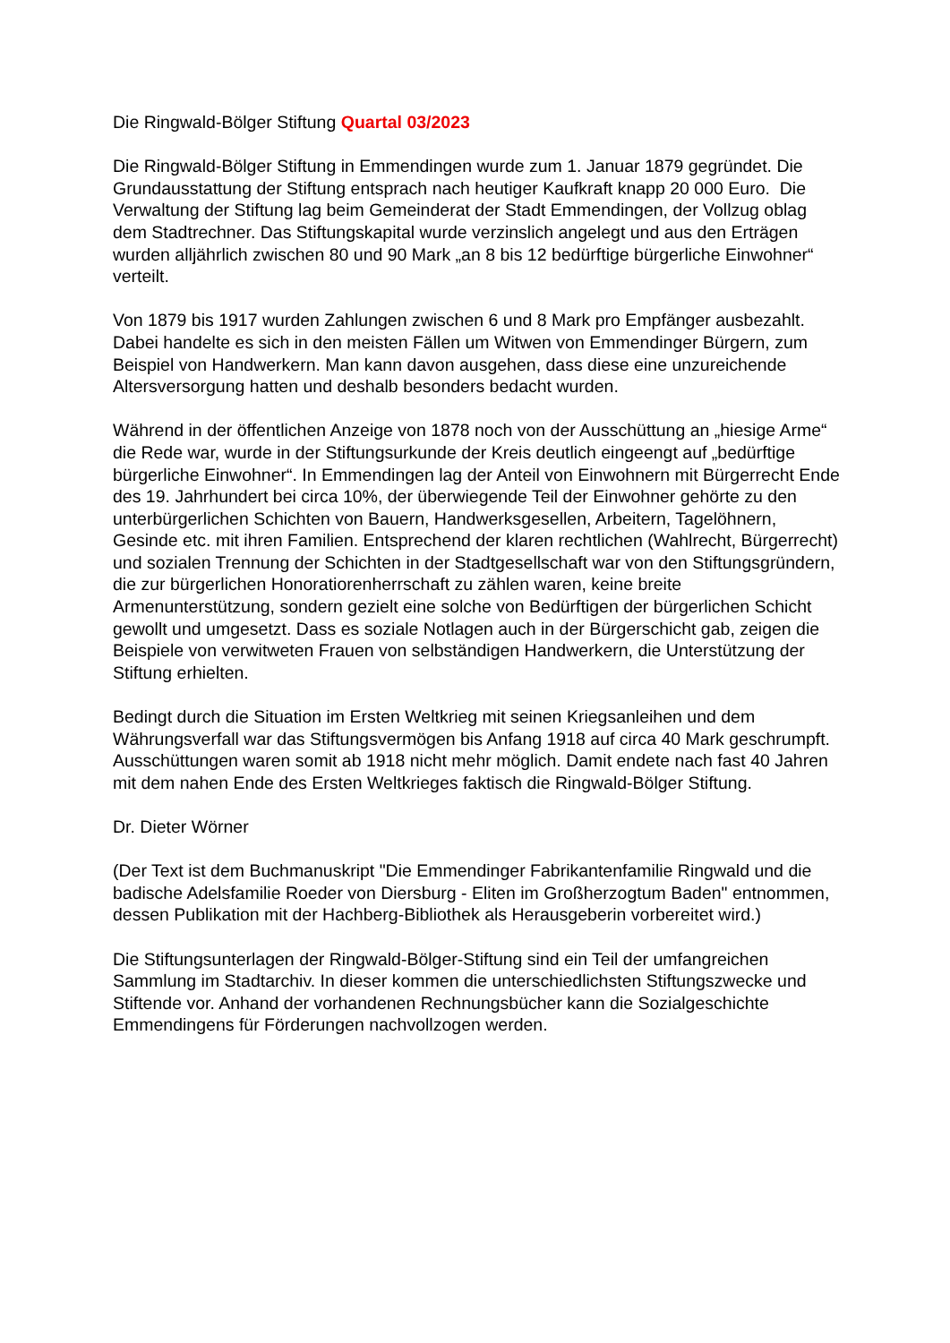Die Ringwald-Bölger Stiftung Quartal 03/2023
Die Ringwald-Bölger Stiftung in Emmendingen wurde zum 1. Januar 1879 gegründet. Die Grundausstattung der Stiftung entsprach nach heutiger Kaufkraft knapp 20 000 Euro. Die Verwaltung der Stiftung lag beim Gemeinderat der Stadt Emmendingen, der Vollzug oblag dem Stadtrechner. Das Stiftungskapital wurde verzinslich angelegt und aus den Erträgen wurden alljährlich zwischen 80 und 90 Mark „an 8 bis 12 bedürftige bürgerliche Einwohner“ verteilt.
Von 1879 bis 1917 wurden Zahlungen zwischen 6 und 8 Mark pro Empfänger ausbezahlt. Dabei handelte es sich in den meisten Fällen um Witwen von Emmendinger Bürgern, zum Beispiel von Handwerkern. Man kann davon ausgehen, dass diese eine unzureichende Altersversorgung hatten und deshalb besonders bedacht wurden.
Während in der öffentlichen Anzeige von 1878 noch von der Ausschüttung an „hiesige Arme“ die Rede war, wurde in der Stiftungsurkunde der Kreis deutlich eingeengt auf „bedürftige bürgerliche Einwohner“. In Emmendingen lag der Anteil von Einwohnern mit Bürgerrecht Ende des 19. Jahrhundert bei circa 10%, der überwiegende Teil der Einwohner gehörte zu den unterbürgerlichen Schichten von Bauern, Handwerksgesellen, Arbeitern, Tagelöhnern, Gesinde etc. mit ihren Familien. Entsprechend der klaren rechtlichen (Wahlrecht, Bürgerrecht) und sozialen Trennung der Schichten in der Stadtgesellschaft war von den Stiftungsgründern, die zur bürgerlichen Honoratiorenherrschaft zu zählen waren, keine breite Armenunterstützung, sondern gezielt eine solche von Bedürftigen der bürgerlichen Schicht gewollt und umgesetzt. Dass es soziale Notlagen auch in der Bürgerschicht gab, zeigen die Beispiele von verwitweten Frauen von selbständigen Handwerkern, die Unterstützung der Stiftung erhielten.
Bedingt durch die Situation im Ersten Weltkrieg mit seinen Kriegsanleihen und dem Währungsverfall war das Stiftungsvermögen bis Anfang 1918 auf circa 40 Mark geschrumpft. Ausschüttungen waren somit ab 1918 nicht mehr möglich. Damit endete nach fast 40 Jahren mit dem nahen Ende des Ersten Weltkrieges faktisch die Ringwald-Bölger Stiftung.
Dr. Dieter Wörner
(Der Text ist dem Buchmanuskript "Die Emmendinger Fabrikantenfamilie Ringwald und die badische Adelsfamilie Roeder von Diersburg - Eliten im Großherzogtum Baden" entnommen, dessen Publikation mit der Hachberg-Bibliothek als Herausgeberin vorbereitet wird.)
Die Stiftungsunterlagen der Ringwald-Bölger-Stiftung sind ein Teil der umfangreichen Sammlung im Stadtarchiv. In dieser kommen die unterschiedlichsten Stiftungszwecke und Stiftende vor. Anhand der vorhandenen Rechnungsbücher kann die Sozialgeschichte Emmendingens für Förderungen nachvollzogen werden.